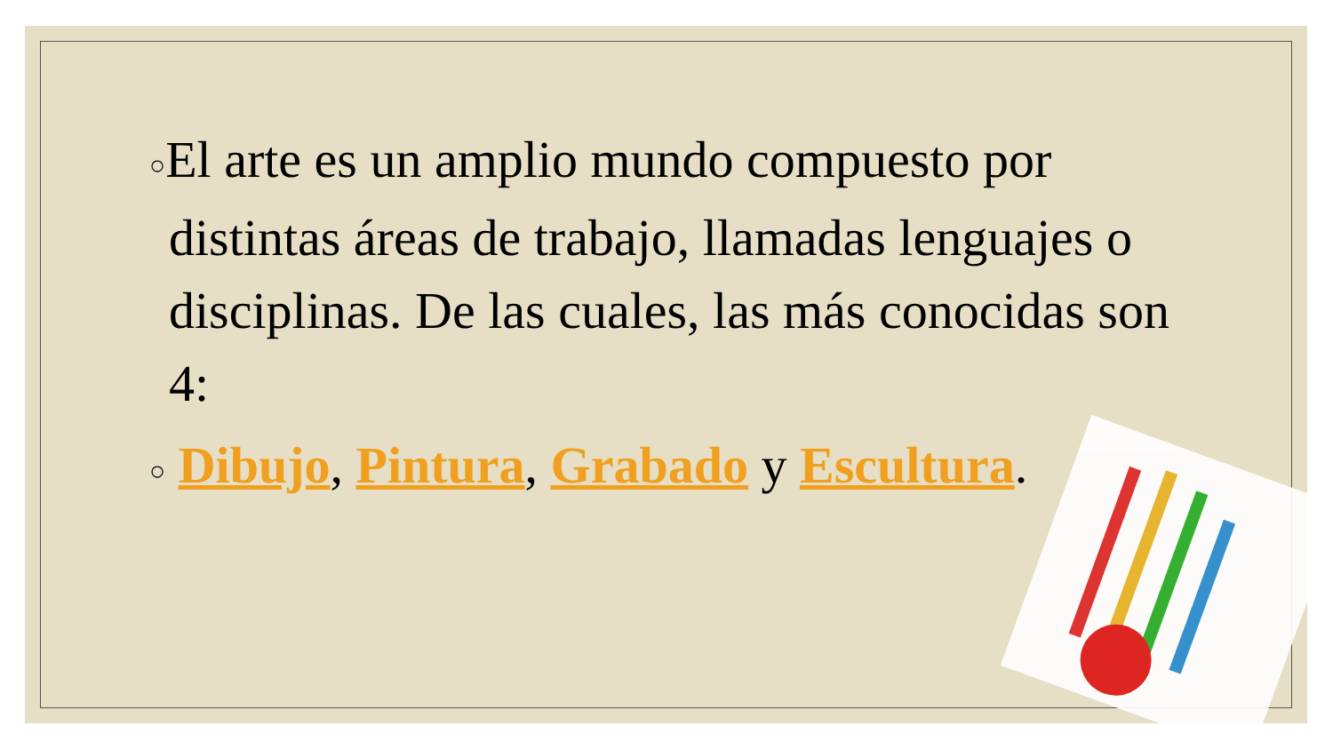○El arte es un amplio mundo compuesto por distintas áreas de trabajo, llamadas lenguajes o disciplinas. De las cuales, las más conocidas son 4:
○ Dibujo, Pintura, Grabado y Escultura.